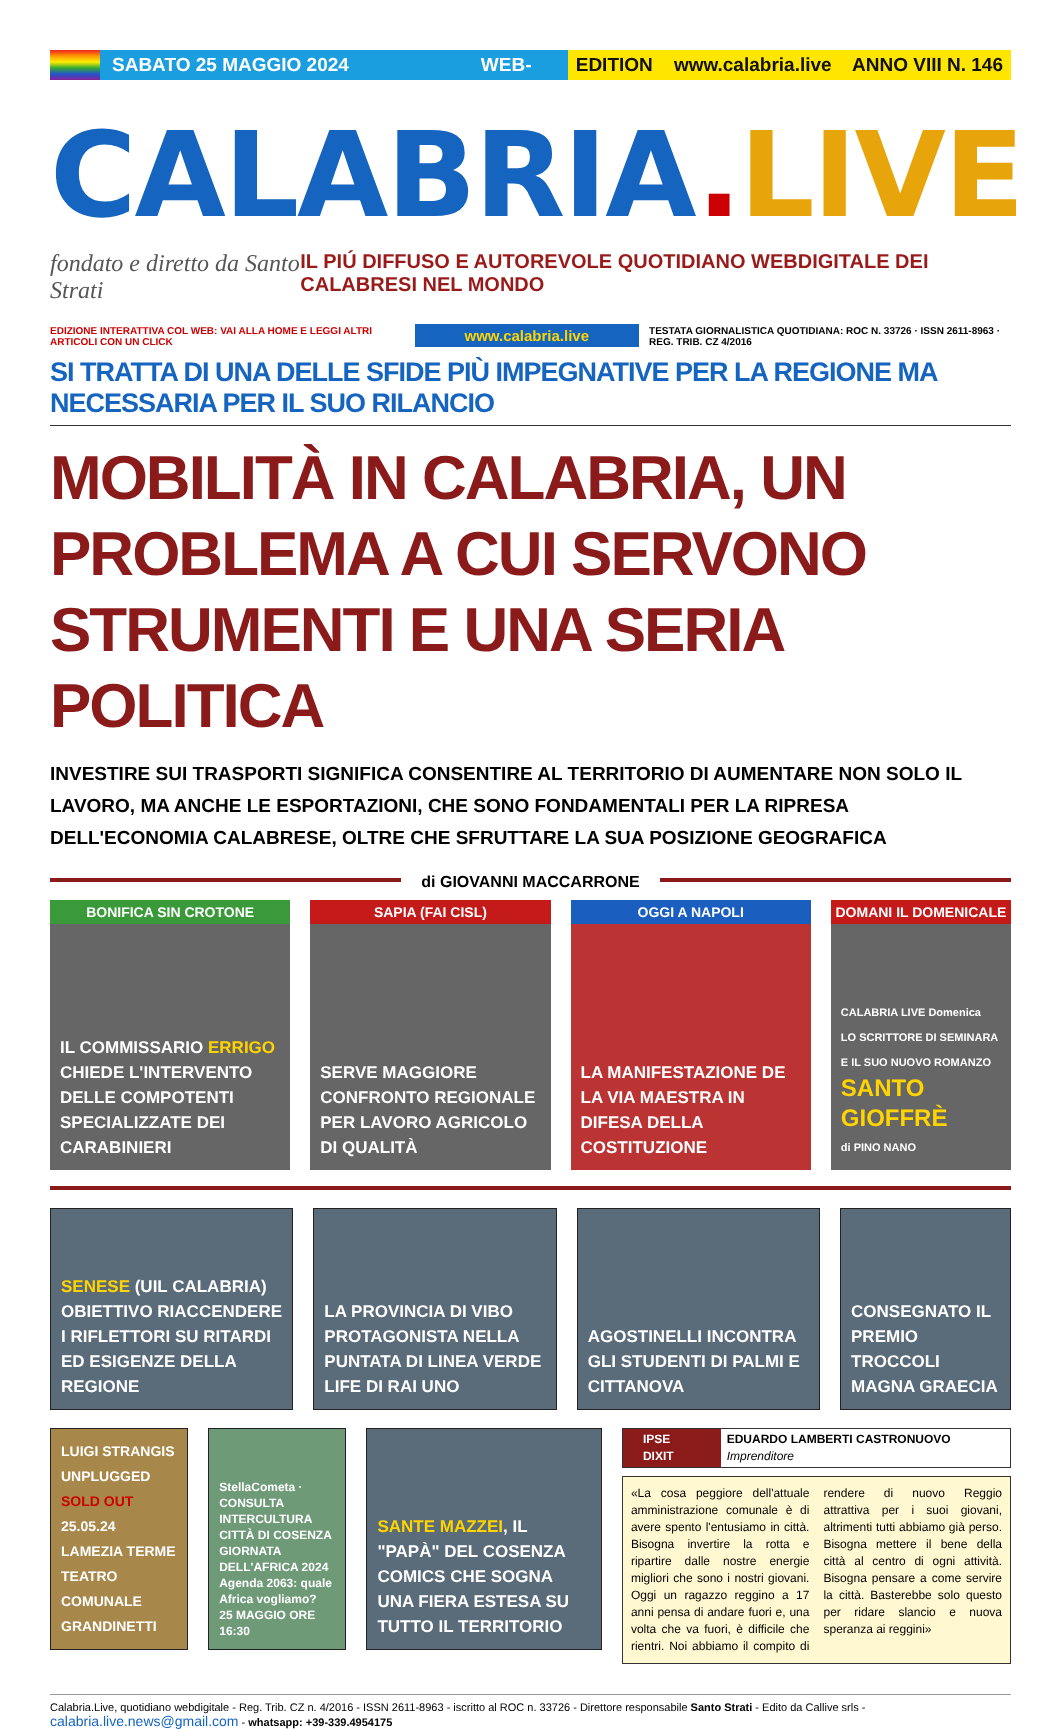SABATO 25 MAGGIO 2024 WEB-DIGITAL
EDITION www.calabria.live ANNO VIII N. 146
CALABRIA. LIVE
fondato e diretto da Santo Strati IL PIÚ DIFFUSO E AUTOREVOLE QUOTIDIANO WEBDIGITALE DEI CALABRESI NEL MONDO
EDIZIONE INTERATTIVA COL WEB: VAI ALLA HOME E LEGGI ALTRI ARTICOLI CON UN CLICK www.calabria.live TESTATA GIORNALISTICA QUOTIDIANA: ROC N. 33726 · ISSN 2611-8963 · REG. TRIB. CZ 4/2016
SI TRATTA DI UNA DELLE SFIDE PIÙ IMPEGNATIVE PER LA REGIONE MA NECESSARIA PER IL SUO RILANCIO
MOBILITÀ IN CALABRIA, UN PROBLEMA A CUI SERVONO STRUMENTI E UNA SERIA POLITICA
INVESTIRE SUI TRASPORTI SIGNIFICA CONSENTIRE AL TERRITORIO DI AUMENTARE NON SOLO IL LAVORO, MA ANCHE LE ESPORTAZIONI, CHE SONO FONDAMENTALI PER LA RIPRESA DELL'ECONOMIA CALABRESE, OLTRE CHE SFRUTTARE LA SUA POSIZIONE GEOGRAFICA
di GIOVANNI MACCARRONE
BONIFICA SIN CROTONE
IL COMMISSARIO ERRIGO CHIEDE L'INTERVENTO DELLE COMPOTENTI SPECIALIZZATE DEI CARABINIERI
SAPIA (FAI CISL)
SERVE MAGGIORE CONFRONTO REGIONALE PER LAVORO AGRICOLO DI QUALITÀ
OGGI A NAPOLI
LA MANIFESTAZIONE DE LA VIA MAESTRA IN DIFESA DELLA COSTITUZIONE
DOMANI IL DOMENICALE
CALABRIA LIVE Domenica
LO SCRITTORE DI SEMINARA E IL SUO NUOVO ROMANZO
SANTO GIOFFRÈ
di PINO NANO
SENESE (UIL CALABRIA) OBIETTIVO RIACCENDERE I RIFLETTORI SU RITARDI ED ESIGENZE DELLA REGIONE
LA PROVINCIA DI VIBO PROTAGONISTA NELLA PUNTATA DI LINEA VERDE LIFE DI RAI UNO
AGOSTINELLI INCONTRA GLI STUDENTI DI PALMI E CITTANOVA
CONSEGNATO IL PREMIO TROCCOLI MAGNA GRAECIA
LUIGI STRANGIS UNPLUGGED
SOLD OUT
25.05.24 LAMEZIA TERME
TEATRO COMUNALE GRANDINETTI
StellaCometa · CONSULTA INTERCULTURA CITTÀ DI COSENZA
GIORNATA DELL'AFRICA 2024
Agenda 2063: quale Africa vogliamo?
25 MAGGIO ORE 16:30
SANTE MAZZEI, IL "PAPÀ" DEL COSENZA COMICS CHE SOGNA UNA FIERA ESTESA SU TUTTO IL TERRITORIO
IPSE DIXIT EDUARDO LAMBERTI CASTRONUOVO Imprenditore
«La cosa peggiore dell'attuale amministrazione comunale è di avere spento l'entusiamo in città. Bisogna invertire la rotta e ripartire dalle nostre energie migliori che sono i nostri giovani. Oggi un ragazzo reggino a 17 anni pensa di andare fuori e, una volta che va fuori, è difficile che rientri. Noi abbiamo il compito di rendere di nuovo Reggio attrattiva per i suoi giovani, altrimenti tutti abbiamo già perso. Bisogna mettere il bene della città al centro di ogni attività. Bisogna pensare a come servire la città. Basterebbe solo questo per ridare slancio e nuova speranza ai reggini»
Calabria.Live, quotidiano webdigitale - Reg. Trib. CZ n. 4/2016 - ISSN 2611-8963 - iscritto al ROC n. 33726 - Direttore responsabile Santo Strati - Edito da Callive srls - calabria.live.news@gmail.com - whatsapp: +39-339.4954175